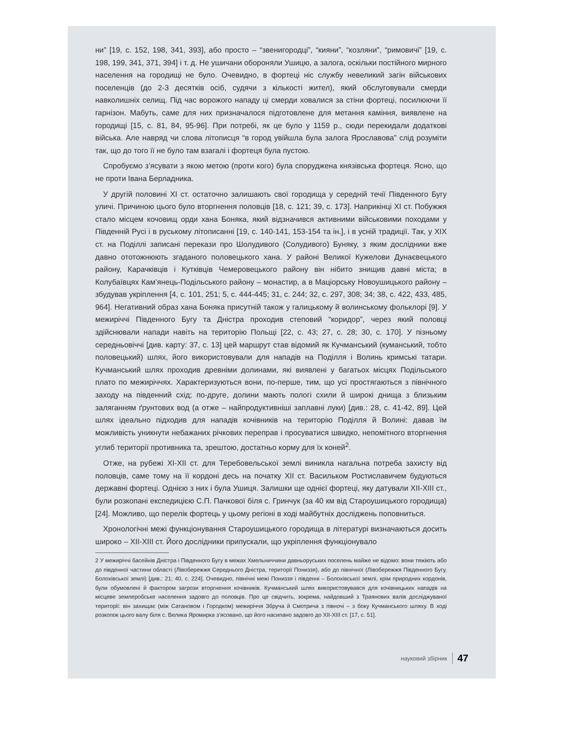ни” [19, с. 152, 198, 341, 393], або просто – “звенигородці”, “кияни”, “козляни”, “римовичі” [19, с. 198, 199, 341, 371, 394] і т. д. Не ушичани обороняли Ушицю, а залога, оскільки постійного мирного населення на городищі не було. Очевидно, в фортеці ніс службу невеликий загін військових поселенців (до 2-3 десятків осіб, судячи з кількості жител), який обслуговували смерди навколишніх селищ. Під час ворожого нападу ці смерди ховалися за стіни фортеці, посилюючи її гарнізон. Мабуть, саме для них призначалося підготовлене для метання каміння, виявлене на городищі [15, с. 81, 84, 95-96]. При потребі, як це було у 1159 р., сюди перекидали додаткові війська. Але навряд чи слова літописця “в город увійшла була залога Ярославова” слід розуміти так, що до того її не було там взагалі і фортеця була пустою.
Спробуємо з’ясувати з якою метою (проти кого) була споруджена князівська фортеця. Ясно, що не проти Івана Берладника.
У другій половині XI ст. остаточно залишають свої городища у середній течії Південного Бугу уличі. Причиною цього було вторгнення половців [18, с. 121; 39, с. 173]. Наприкінці XI ст. Побужжя стало місцем кочовищ орди хана Боняка, який відзначився активними військовими походами у Південній Русі і в руському літописанні [19, с. 140-141, 153-154 та ін.], і в усній традиції. Так, у XIX ст. на Поділлі записані перекази про Шолудивого (Солудивого) Буняку, з яким дослідники вже давно ототожнюють згаданого половецького хана. У районі Великої Кужелови Дунаєвецького району, Карачківців і Кутківців Чемеровецького району він нібито знищив давні міста; в Колубаївцях Кам’янець-Подільського району – монастир, а в Маціорську Новоушицького району – збудував укріплення [4, с. 101, 251; 5, с. 444-445; 31, с. 244; 32, с. 297, 308; 34; 38, с. 422, 433, 485, 964]. Негативний образ хана Боняка присутній також у галицькому й волинському фольклорі [9]. У межиріччі Південного Бугу та Дністра проходив степовий “коридор”, через який половці здійснювали напади навіть на територію Польщі [22, с. 43; 27, с. 28; 30, с. 170]. У пізньому середньовіччі [див. карту: 37, с. 13] цей маршрут став відомий як Кучманський (куманський, тобто половецький) шлях, його використовували для нападів на Поділля і Волинь кримські татари. Кучманський шлях проходив древніми долинами, які виявлені у багатьох місцях Подільського плато по межиріччях. Характеризуються вони, по-перше, тим, що усі простягаються з північного заходу на південний схід; по-друге, долини мають пологі схили й широкі днища з близьким заляганням ґрунтових вод (а отже – найпродуктивніші заплавні луки) [див.: 28, с. 41-42, 89]. Цей шлях ідеально підходив для нападів кочівників на територію Поділля й Волині: давав їм можливість уникнути небажаних річкових переправ і просуватися швидко, непомітного вторгнення углиб території противника та, зрештою, достатньо корму для їх коней<sup>2</sup>.
Отже, на рубежі XI-XII ст. для Теребовельської землі виникла нагальна потреба захисту від половців, саме тому на її кордоні десь на початку XII ст. Васильком Ростиславичем будуються державні фортеці. Однією з них і була Ушиця. Залишки ще однієї фортеці, яку датували XII-XIII ст., були розкопані експедицією С.П. Пачкової біля с. Гринчук (за 40 км від Староушицького городища) [24]. Можливо, що перелік фортець у цьому регіоні в ході майбутніх досліджень поповниться.
Хронологічні межі функціонування Староушицького городища в літературі визначаються досить широко – XII-XIII ст. Його дослідники припускали, що укріплення функціонувало
2 У межиріччі басейнів Дністра і Південного Бугу в межах Хмельниччини давньоруських поселень майже не відомо: вони тяжіють або до південної частини області (Лівобережжя Середнього Дністра, території Пониззя), або до північної (Лівобережжя Південного Бугу, Болохівської землі) [див.: 21; 40, с. 224]. Очевидно, північні межі Пониззя і південні – Болохівської землі, крім природних кордонів, були обумовлені й фактором загрози вторгнення кочівників. Кучманський шлях використовувався для кочівницьких нападів на місцеве землеробське населення задовго до половців. Про це свідчить, зокрема, найдовший з Траянових валів досліджуваної території: він захищає (між Сатановом і Городком) межиріччя Збруча й Смотрича з півночі – з боку Кучманського шляху. В ході розкопок цього валу біля с. Велика Яромирка з’ясовано, що його насипано задовго до XII-XIII ст. [17, с. 51].
науковий збірник 47